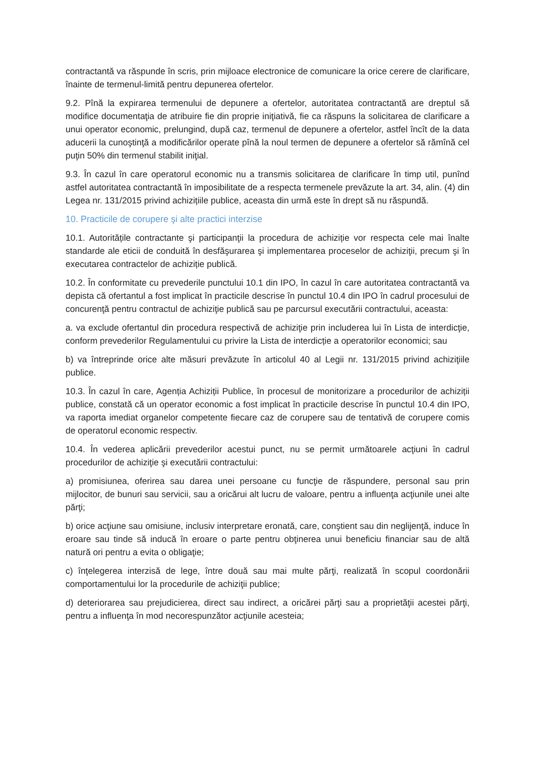contractantă va răspunde în scris, prin mijloace electronice de comunicare la orice cerere de clarificare, înainte de termenul-limită pentru depunerea ofertelor.
9.2. Pînă la expirarea termenului de depunere a ofertelor, autoritatea contractantă are dreptul să modifice documentaţia de atribuire fie din proprie iniţiativă, fie ca răspuns la solicitarea de clarificare a unui operator economic, prelungind, după caz, termenul de depunere a ofertelor, astfel încît de la data aducerii la cunoştinţă a modificărilor operate pînă la noul termen de depunere a ofertelor să rămînă cel puţin 50% din termenul stabilit iniţial.
9.3. În cazul în care operatorul economic nu a transmis solicitarea de clarificare în timp util, punînd astfel autoritatea contractantă în imposibilitate de a respecta termenele prevăzute la art. 34, alin. (4) din Legea nr. 131/2015 privind achizițiile publice, aceasta din urmă este în drept să nu răspundă.
10. Practicile de corupere şi alte practici interzise
10.1. Autoritățile contractante şi participanţii la procedura de achiziție vor respecta cele mai înalte standarde ale eticii de conduită în desfăşurarea şi implementarea proceselor de achiziţii, precum şi în executarea contractelor de achiziție publică.
10.2. În conformitate cu prevederile punctului 10.1 din IPO, în cazul în care autoritatea contractantă va depista că ofertantul a fost implicat în practicile descrise în punctul 10.4 din IPO în cadrul procesului de concurenţă pentru contractul de achiziţie publică sau pe parcursul executării contractului, aceasta:
a. va exclude ofertantul din procedura respectivă de achiziţie prin includerea lui în Lista de interdicţie, conform prevederilor Regulamentului cu privire la Lista de interdicție a operatorilor economici; sau
b) va întreprinde orice alte măsuri prevăzute în articolul 40 al Legii nr. 131/2015 privind achiziţiile publice.
10.3. În cazul în care, Agenția Achiziții Publice, în procesul de monitorizare a procedurilor de achiziții publice, constată că un operator economic a fost implicat în practicile descrise în punctul 10.4 din IPO, va raporta imediat organelor competente fiecare caz de corupere sau de tentativă de corupere comis de operatorul economic respectiv.
10.4. În vederea aplicării prevederilor acestui punct, nu se permit următoarele acţiuni în cadrul procedurilor de achiziţie şi executării contractului:
a) promisiunea, oferirea sau darea unei persoane cu funcţie de răspundere, personal sau prin mijlocitor, de bunuri sau servicii, sau a oricărui alt lucru de valoare, pentru a influenţa acţiunile unei alte părţi;
b) orice acţiune sau omisiune, inclusiv interpretare eronată, care, conştient sau din neglijenţă, induce în eroare sau tinde să inducă în eroare o parte pentru obţinerea unui beneficiu financiar sau de altă natură ori pentru a evita o obligaţie;
c) înţelegerea interzisă de lege, între două sau mai multe părţi, realizată în scopul coordonării comportamentului lor la procedurile de achiziţii publice;
d) deteriorarea sau prejudicierea, direct sau indirect, a oricărei părţi sau a proprietăţii acestei părţi, pentru a influenţa în mod necorespunzător acţiunile acesteia;